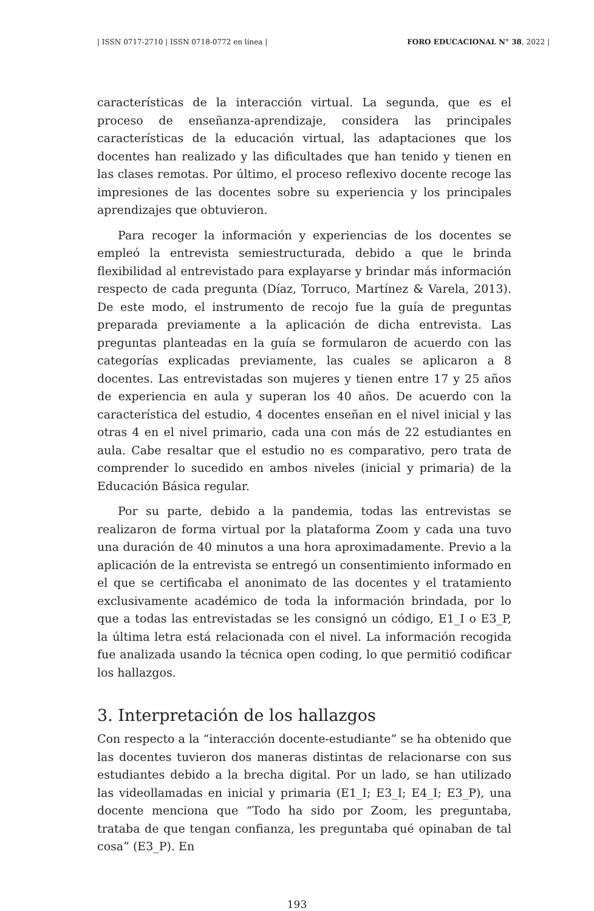| ISSN 0717-2710 | ISSN 0718-0772 en línea | FORO EDUCACIONAL N° 38, 2022 |
características de la interacción virtual. La segunda, que es el proceso de enseñanza-aprendizaje, considera las principales características de la educación virtual, las adaptaciones que los docentes han realizado y las dificultades que han tenido y tienen en las clases remotas. Por último, el proceso reflexivo docente recoge las impresiones de las docentes sobre su experiencia y los principales aprendizajes que obtuvieron.
Para recoger la información y experiencias de los docentes se empleó la entrevista semiestructurada, debido a que le brinda flexibilidad al entrevistado para explayarse y brindar más información respecto de cada pregunta (Díaz, Torruco, Martínez & Varela, 2013). De este modo, el instrumento de recojo fue la guía de preguntas preparada previamente a la aplicación de dicha entrevista. Las preguntas planteadas en la guía se formularon de acuerdo con las categorías explicadas previamente, las cuales se aplicaron a 8 docentes. Las entrevistadas son mujeres y tienen entre 17 y 25 años de experiencia en aula y superan los 40 años. De acuerdo con la característica del estudio, 4 docentes enseñan en el nivel inicial y las otras 4 en el nivel primario, cada una con más de 22 estudiantes en aula. Cabe resaltar que el estudio no es comparativo, pero trata de comprender lo sucedido en ambos niveles (inicial y primaria) de la Educación Básica regular.
Por su parte, debido a la pandemia, todas las entrevistas se realizaron de forma virtual por la plataforma Zoom y cada una tuvo una duración de 40 minutos a una hora aproximadamente. Previo a la aplicación de la entrevista se entregó un consentimiento informado en el que se certificaba el anonimato de las docentes y el tratamiento exclusivamente académico de toda la información brindada, por lo que a todas las entrevistadas se les consignó un código, E1_I o E3_P, la última letra está relacionada con el nivel. La información recogida fue analizada usando la técnica open coding, lo que permitió codificar los hallazgos.
3. Interpretación de los hallazgos
Con respecto a la “interacción docente-estudiante” se ha obtenido que las docentes tuvieron dos maneras distintas de relacionarse con sus estudiantes debido a la brecha digital. Por un lado, se han utilizado las videollamadas en inicial y primaria (E1_I; E3_I; E4_I; E3_P), una docente menciona que “Todo ha sido por Zoom, les preguntaba, trataba de que tengan confianza, les preguntaba qué opinaban de tal cosa” (E3_P). En
193